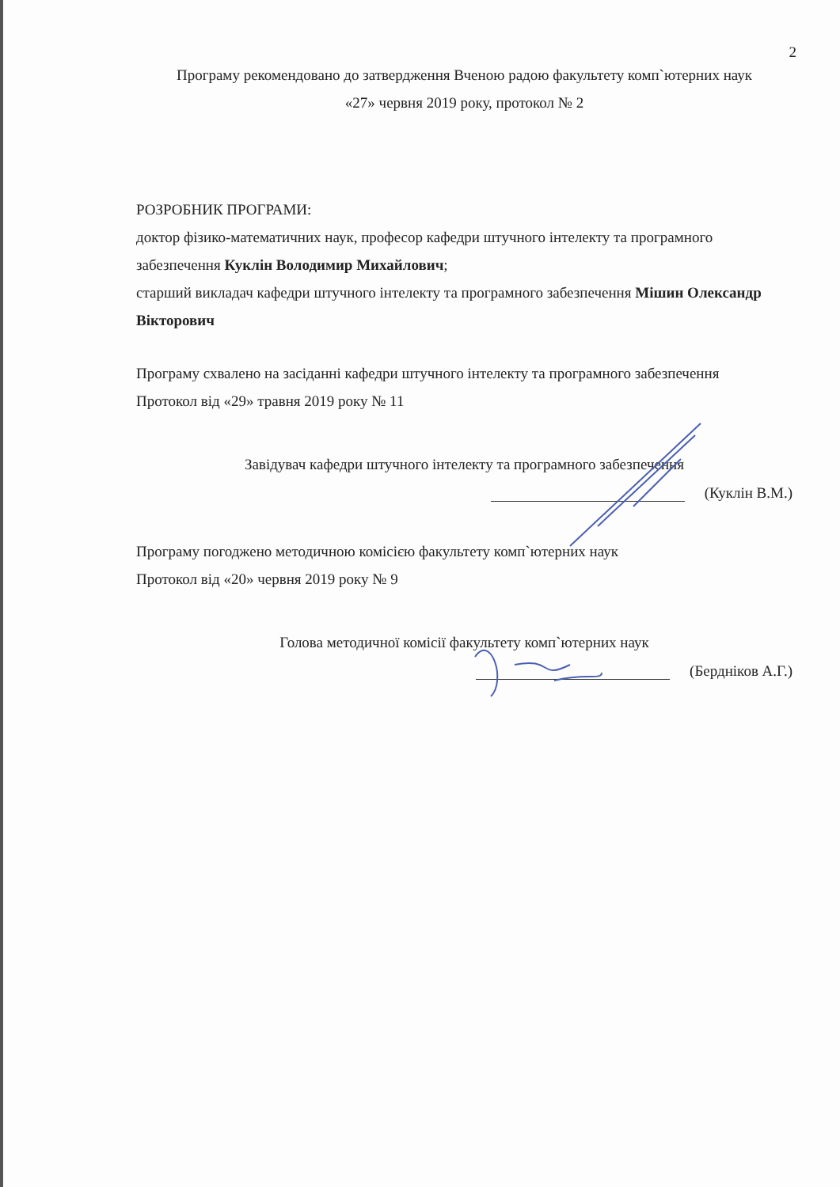2
Програму рекомендовано до затвердження Вченою радою факультету комп`ютерних наук
«27» червня 2019 року, протокол № 2
РОЗРОБНИК ПРОГРАМИ:
доктор фізико-математичних наук, професор кафедри штучного інтелекту та програмного забезпечення Куклін Володимир Михайлович;
старший викладач кафедри штучного інтелекту та програмного забезпечення Мішин Олександр Вікторович
Програму схвалено на засіданні кафедри штучного інтелекту та програмного забезпечення
Протокол від «29» травня 2019 року № 11
Завідувач кафедри штучного інтелекту та програмного забезпечення
(Куклін В.М.)
Програму погоджено методичною комісією факультету комп`ютерних наук
Протокол від «20» червня 2019 року № 9
Голова методичної комісії факультету комп`ютерних наук
(Бердніков А.Г.)